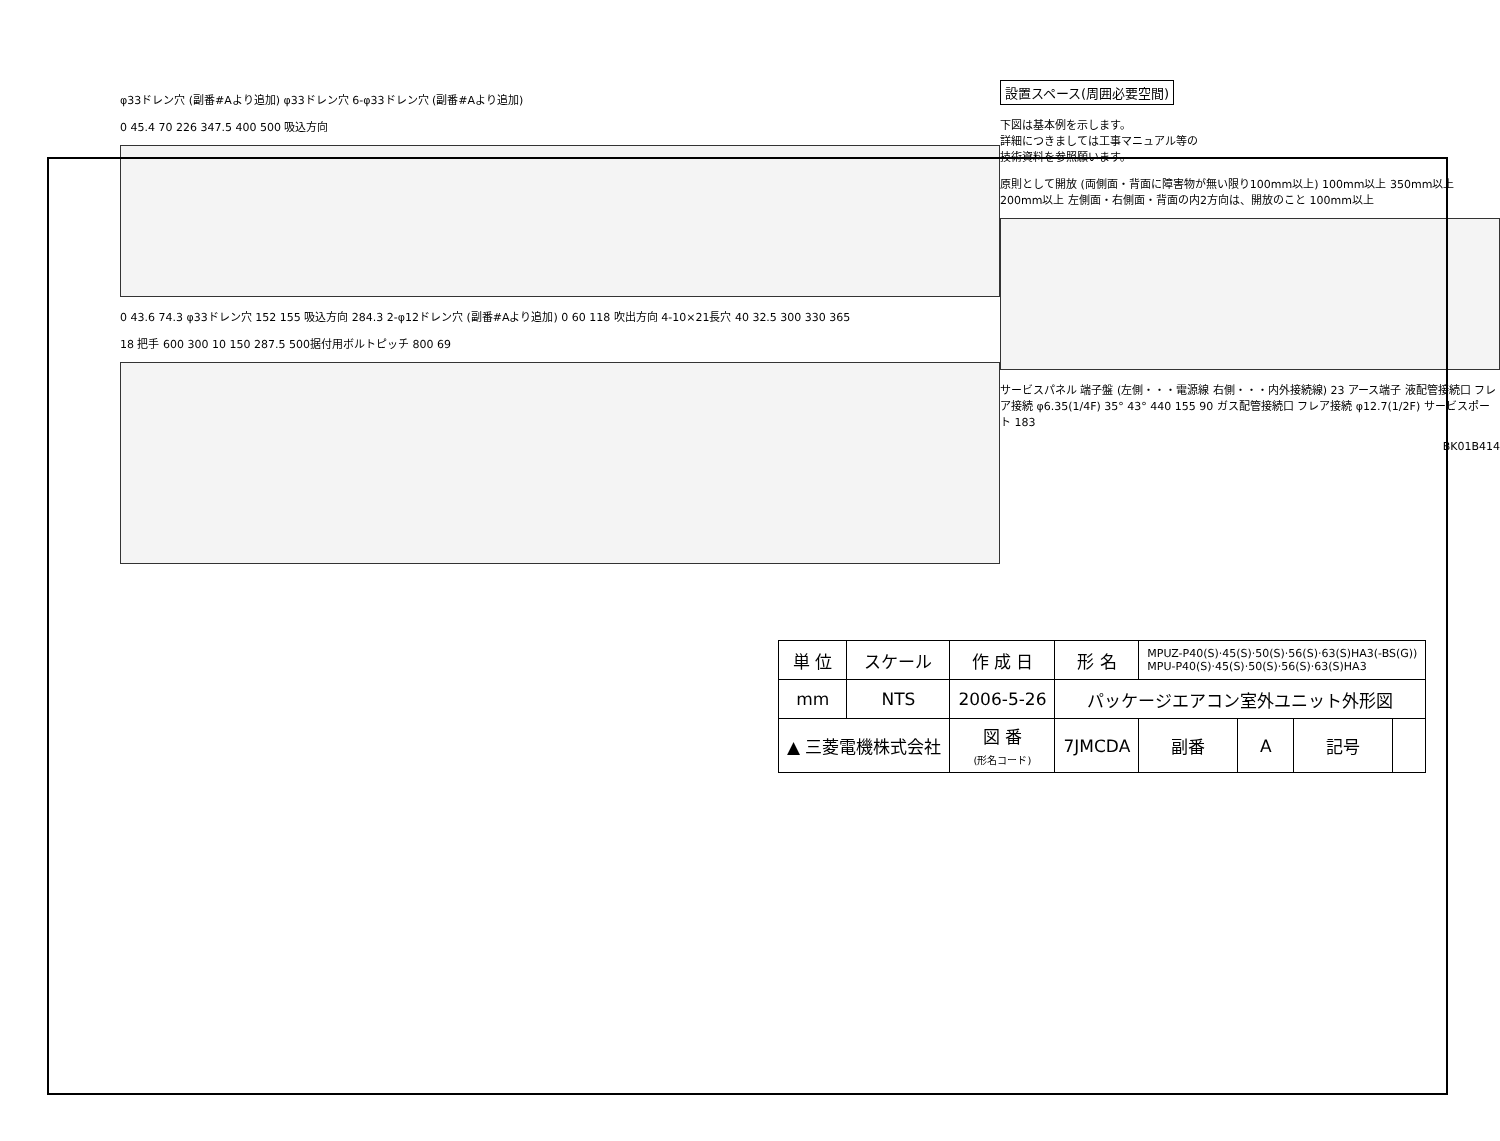φ33ドレン穴 (副番#Aより追加) φ33ドレン穴 6-φ33ドレン穴 (副番#Aより追加)
0 45.4 70 226 347.5 400 500 吸込方向
0 43.6 74.3 φ33ドレン穴 152 155 吸込方向 284.3 2-φ12ドレン穴 (副番#Aより追加) 0 60 118 吹出方向 4-10×21長穴 40 32.5 300 330 365
18 把手 600 300 10 150 287.5 500据付用ボルトピッチ 800 69
設置スペース(周囲必要空間)
下図は基本例を示します。
詳細につきましては工事マニュアル等の
技術資料を参照願います。
原則として開放 (両側面・背面に障害物が無い限り100mm以上) 100mm以上 350mm以上 200mm以上 左側面・右側面・背面の内2方向は、開放のこと 100mm以上
サービスパネル 端子盤 (左側・・・電源線 右側・・・内外接続線) 23 アース端子 液配管接続口 フレア接続 φ6.35(1/4F) 35° 43° 440 155 90 ガス配管接続口 フレア接続 φ12.7(1/2F) サービスポート 183
BK01B414
| 単 位 | スケール | 作 成 日 | 形 名 | MPUZ-P40(S)·45(S)·50(S)·56(S)·63(S)HA3(-BS(G)) MPU-P40(S)·45(S)·50(S)·56(S)·63(S)HA3 | | | |
| mm | NTS | 2006-5-26 | パッケージエアコン室外ユニット外形図 | | | | |
| ▲ 三菱電機株式会社 | | 図 番 (形名コード) | 7JMCDA | 副番 | A | 記号 | |